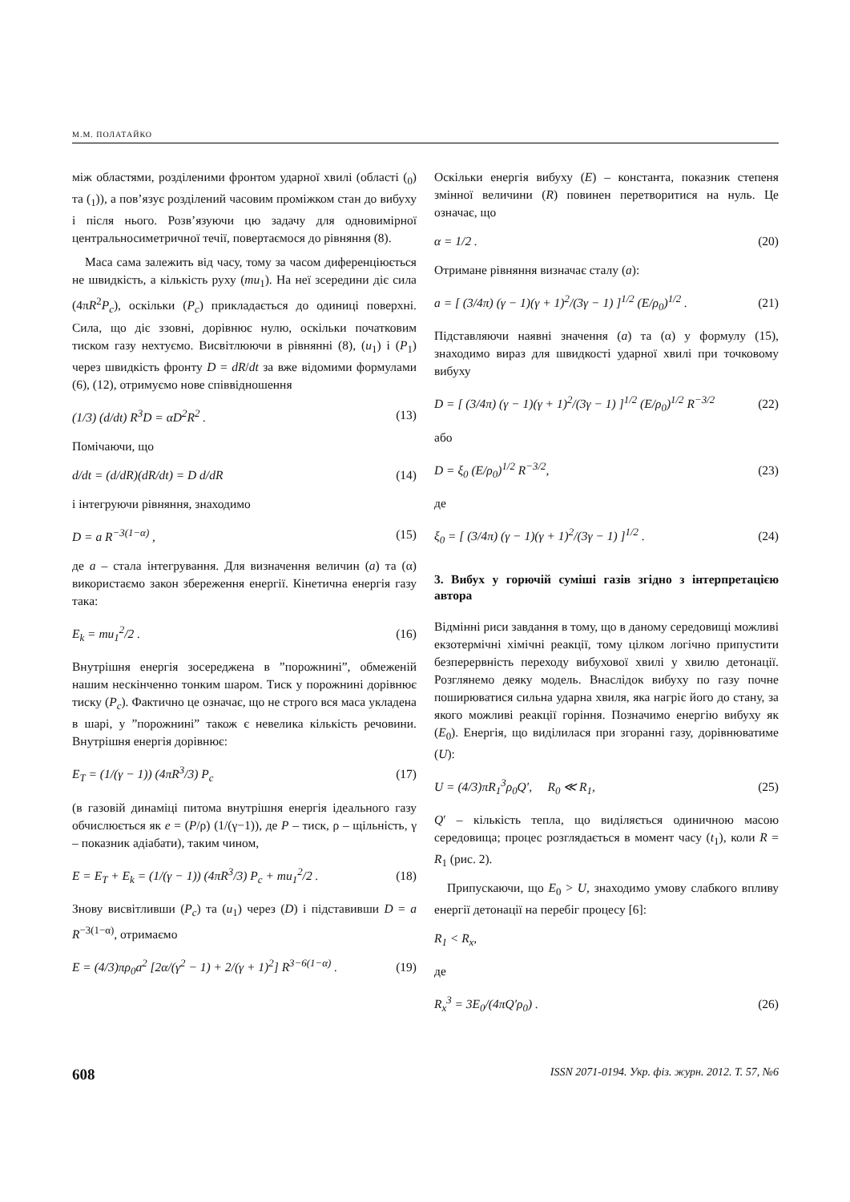М.М. ПОЛАТАЙКО
між областями, розділеними фронтом ударної хвилі (області (<sub>0</sub>) та (<sub>1</sub>)), а пов’язує розділений часовим проміжком стан до вибуху і після нього. Розв’язуючи цю задачу для одновимірної центральносиметричної течії, повертаємося до рівняння (8).
Маса сама залежить від часу, тому за часом диференціюється не швидкість, а кількість руху (mu<sub>1</sub>). На неї зсередини діє сила (4πR<sup>2</sup>P<sub>c</sub>), оскільки (P<sub>c</sub>) прикладається до одиниці поверхні. Сила, що діє ззовні, дорівнює нулю, оскільки початковим тиском газу нехтуємо. Висвітлюючи в рівнянні (8), (u<sub>1</sub>) і (P<sub>1</sub>) через швидкість фронту D = dR/dt за вже відомими формулами (6), (12), отримуємо нове співвідношення
(1/3) (d/dt) R<sup>3</sup>D = αD<sup>2</sup>R<sup>2</sup> . (13)
Помічаючи, що
d/dt = (d/dR)(dR/dt) = D d/dR (14)
і інтегруючи рівняння, знаходимо
D = a R<sup>−3(1−α)</sup> , (15)
де a – стала інтегрування. Для визначення величин (a) та (α) використаємо закон збереження енергії. Кінетична енергія газу така:
E<sub>k</sub> = mu<sub>1</sub><sup>2</sup>/2 . (16)
Внутрішня енергія зосереджена в ”порожнині”, обмеженій нашим нескінченно тонким шаром. Тиск у порожнині дорівнює тиску (P<sub>c</sub>). Фактично це означає, що не строго вся маса укладена в шарі, у ”порожнині” також є невелика кількість речовини. Внутрішня енергія дорівнює:
E<sub>T</sub> = (1/(γ − 1)) (4πR<sup>3</sup>/3) P<sub>c</sub> (17)
(в газовій динаміці питома внутрішня енергія ідеального газу обчислюється як e = (P/ρ) (1/(γ−1)), де P – тиск, ρ – щільність, γ – показник адіабати), таким чином,
E = E<sub>T</sub> + E<sub>k</sub> = (1/(γ − 1)) (4πR<sup>3</sup>/3) P<sub>c</sub> + mu<sub>1</sub><sup>2</sup>/2 . (18)
Знову висвітливши (P<sub>c</sub>) та (u<sub>1</sub>) через (D) і підставивши D = a R<sup>−3(1−α)</sup>, отримаємо
E = (4/3)πρ<sub>0</sub>a<sup>2</sup> [2α/(γ<sup>2</sup> − 1) + 2/(γ + 1)<sup>2</sup>] R<sup>3−6(1−α)</sup> . (19)
Оскільки енергія вибуху (E) – константа, показник степеня змінної величини (R) повинен перетворитися на нуль. Це означає, що
α = 1/2 . (20)
Отримане рівняння визначає сталу (a):
a = [ (3/4π) (γ − 1)(γ + 1)<sup>2</sup>/(3γ − 1) ]<sup>1/2</sup> (E/ρ<sub>0</sub>)<sup>1/2</sup> . (21)
Підставляючи наявні значення (a) та (α) у формулу (15), знаходимо вираз для швидкості ударної хвилі при точковому вибуху
D = [ (3/4π) (γ − 1)(γ + 1)<sup>2</sup>/(3γ − 1) ]<sup>1/2</sup> (E/ρ<sub>0</sub>)<sup>1/2</sup> R<sup>−3/2</sup> (22)
або
D = ξ<sub>0</sub> (E/ρ<sub>0</sub>)<sup>1/2</sup> R<sup>−3/2</sup>, (23)
де
ξ<sub>0</sub> = [ (3/4π) (γ − 1)(γ + 1)<sup>2</sup>/(3γ − 1) ]<sup>1/2</sup> . (24)
3. Вибух у горючій суміші газів згідно з інтерпретацією автора
Відмінні риси завдання в тому, що в даному середовищі можливі екзотермічні хімічні реакції, тому цілком логічно припустити безперервність переходу вибухової хвилі у хвилю детонації. Розглянемо деяку модель. Внаслідок вибуху по газу почне поширюватися сильна ударна хвиля, яка нагріє його до стану, за якого можливі реакції горіння. Позначимо енергію вибуху як (E<sub>0</sub>). Енергія, що виділилася при згоранні газу, дорівнюватиме (U):
U = (4/3)πR<sub>1</sub><sup>3</sup>ρ<sub>0</sub>Q′, R<sub>0</sub> ≪ R<sub>1</sub>, (25)
Q′ – кількість тепла, що виділяється одиничною масою середовища; процес розглядається в момент часу (t<sub>1</sub>), коли R = R<sub>1</sub> (рис. 2).
Припускаючи, що E<sub>0</sub> > U, знаходимо умову слабкого впливу енергії детонації на перебіг процесу [6]:
R<sub>1</sub> < R<sub>x</sub>,
де
R<sub>x</sub><sup>3</sup> = 3E<sub>0</sub>/(4πQ′ρ<sub>0</sub>) . (26)
608 ISSN 2071-0194. Укр. фіз. журн. 2012. Т. 57, №6